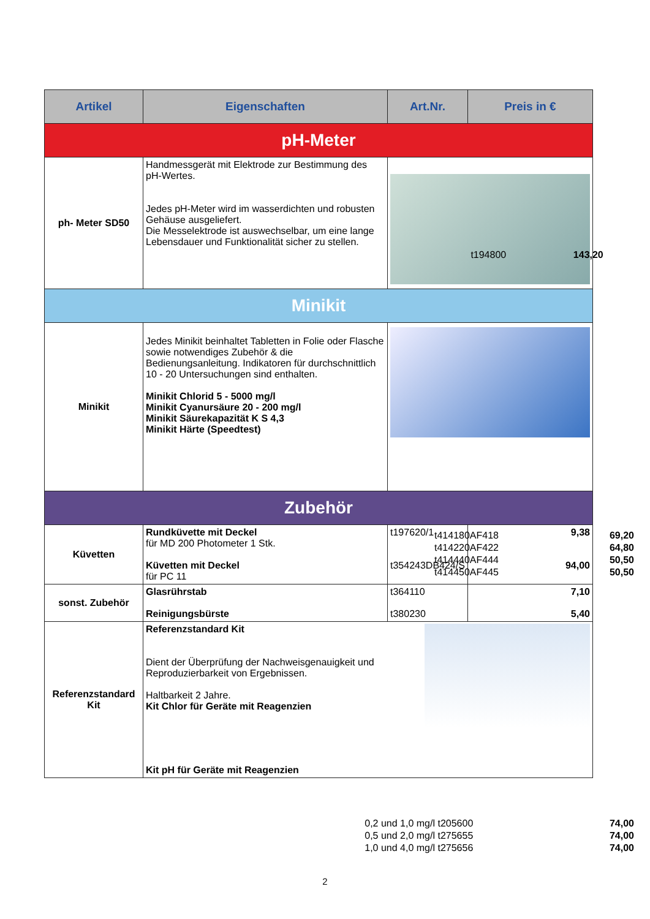| Artikel | Eigenschaften | Art.Nr. | Preis in € |
| --- | --- | --- | --- |
| pH-Meter | | | |
| ph- Meter SD50 | Handmessgerät mit Elektrode zur Bestimmung des pH-Wertes. Jedes pH-Meter wird im wasserdichten und robusten Gehäuse ausgeliefert. Die Messelektrode ist auswechselbar, um eine lange Lebensdauer und Funktionalität sicher zu stellen. | / t194800 / 143,20 / | |
| Minikit | | | |
| Minikit | Jedes Minikit beinhaltet Tabletten in Folie oder Flasche sowie notwendiges Zubehör & die Bedienungsanleitung. Indikatoren für durchschnittlich 10 - 20 Untersuchungen sind enthalten. Minikit Chlorid 5 - 5000 mg/l Minikit Cyanursäure 20 - 200 mg/l Minikit Säurekapazität K S 4,3 Minikit Härte (Speedtest) | / t414180AF418 / 69,20 / / t414220AF422 / 64,80 / / t414440AF444 / 50,50 / / t414450AF445 / 50,50 / | |
| Zubehör | | | |
| Küvetten | Rundküvette mit Deckel für MD 200 Photometer 1 Stk. Küvetten mit Deckel für PC 11 | t197620/1 t354243DB424/S | 9,38 94,00 |
| sonst. Zubehör | Glasrührstab Reinigungsbürste | t364110 t380230 | 7,10 5,40 |
| Referenzstandard Kit | Referenzstandard Kit Dient der Überprüfung der Nachweisgenauigkeit und Reproduzierbarkeit von Ergebnissen. Haltbarkeit 2 Jahre. Kit Chlor für Geräte mit Reagenzien / 0,2 und 1,0 mg/l / t205600 / 74,00 / / 0,5 und 2,0 mg/l / t275655 / 74,00 / / 1,0 und 4,0 mg/l / t275656 / 74,00 / Kit pH für Geräte mit Reagenzien | | |
2